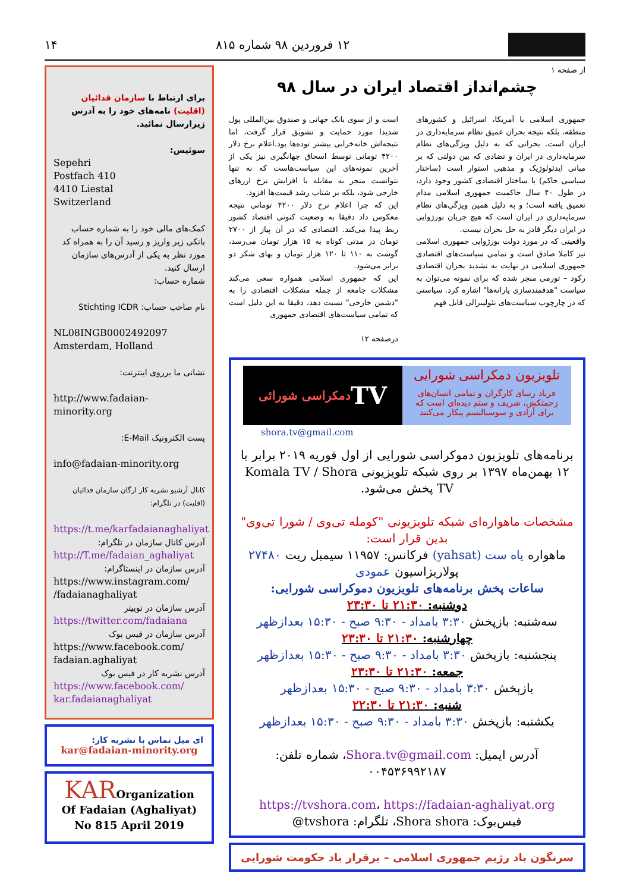۱۲ فروردین ۹۸ شماره ۸۱۵ ۱۴
از صفحه ۱
چشم‌انداز اقتصاد ایران در سال ۹۸
جمهوری اسلامی با آمریکا، اسرائیل و کشورهای منطقه، بلکه نتیجه بحران عمیق نظام سرمایه‌داری در ایران است. بحرانی که به دلیل ویژگی‌های نظام سرمایه‌داری در ایران و تضادی که بین دولتی که بر مبانی ایدئولوژیک و مذهبی استوار است (ساختار سیاسی حاکم) با ساختار اقتصادی کشور وجود دارد، در طول ۴۰ سال حاکمیت جمهوری اسلامی مدام تعمیق یافته است؛ و به دلیل همین ویژگی‌های نظام سرمایه‌داری در ایران است که هیچ جریان بورژوایی در ایران دیگر قادر به حل بحران نیست.
واقعیتی که در مورد دولت بورژوایی جمهوری اسلامی نیز کاملا صادق است و تمامی سیاست‌های اقتصادی جمهوری اسلامی در نهایت به تشدید بحران اقتصادی رکود – تورمی منجر شده که برای نمونه می‌توان به سیاست "هدفمندسازی یارانه‌ها" اشاره کرد. سیاستی که در چارچوب سیاست‌های نئولیبرالی قابل فهم
است و از سوی بانک جهانی و صندوق بین‌المللی پول شدیدا مورد حمایت و تشویق قرار گرفت، اما نتیجه‌اش خانه‌خرابی بیشتر توده‌ها بود.اعلام نرخ دلار ۴۲۰۰ تومانی توسط اسحاق جهانگیری نیز یکی از آخرین نمونه‌های این سیاست‌هاست که نه تنها نتوانست منجر به مقابله با افزایش نرخ ارزهای خارجی شود، بلکه بر شتاب رشد قیمت‌ها افزود.
این که چرا اعلام نرخ دلار ۴۲۰۰ تومانی نتیجه معکوس داد دقیقا به وضعیت کنونی اقتصاد کشور ربط پیدا می‌کند. اقتصادی که در آن پیاز از ۲۷۰۰ تومان در مدتی کوتاه به ۱۵ هزار تومان می‌رسد، گوشت به ۱۱۰ تا ۱۲۰ هزار تومان و بهای شکر دو برابر می‌شود.
این که جمهوری اسلامی همواره سعی می‌کند مشکلات جامعه از جمله مشکلات اقتصادی را به "دشمن خارجی" نسبت دهد، دقیقا به این دلیل است که تمامی سیاست‌های اقتصادی جمهوری
درصفحه ۱۲
تلویزیون دمکراسی شورایی
فریاد رسای کارگران و تمامی انسان‌های زحمتکش، شریف و ستم دیده‌ای است که برای آزادی و سوسیالیسم پیکار می‌کنند
TV دمکراسی شورائی
shora.tv@gmail.com
برنامه‌های تلویزیون دموکراسی شورایی از اول فوریه ۲۰۱۹ برابر با ۱۲ بهمن‌ماه ۱۳۹۷ بر روی شبکه تلویزیونی Komala TV / Shora TV پخش می‌شود.
مشخصات ماهواره‌ای شبکه تلویزیونی "کومله تی‌وی / شورا تی‌وی" بدین قرار است:
ماهواره یاه ست (yahsat) فرکانس: ۱۱۹۵۷ سیمبل ریت ۲۷۴۸۰
پولاریزاسیون عمودی
ساعات پخش برنامه‌های تلویزیون دموکراسی شورایی:
دوشنبه: ۲۱:۳۰ تا ۲۳:۳۰
سه‌شنبه: بازپخش ۳:۳۰ بامداد - ۹:۳۰ صبح - ۱۵:۳۰ بعدازظهر
چهارشنبه: ۲۱:۳۰ تا ۲۳:۳۰
پنجشنبه: بازپخش ۳:۳۰ بامداد - ۹:۳۰ صبح - ۱۵:۳۰ بعدازظهر
جمعه: ۲۱:۳۰ تا ۲۳:۳۰
بازپخش ۳:۳۰ بامداد - ۹:۳۰ صبح - ۱۵:۳۰ بعدازظهر
شنبه: ۲۱:۳۰ تا ۲۲:۳۰
یکشنبه: بازپخش ۳:۳۰ بامداد - ۹:۳۰ صبح - ۱۵:۳۰ بعدازظهر
آدرس ایمیل: Shora.tv@gmail.com، شماره تلفن: ۰۰۴۵۳۶۹۹۲۱۸۷
https://tvshora.com، https://fadaian-aghaliyat.org
فیس‌بوک: Shora shora، تلگرام: tvshora@
سرنگون باد رژیم جمهوری اسلامی – برقرار باد حکومت شورایی
برای ارتباط با سازمان فدائیان (اقلیت) نامه‌های خود را به آدرس زیرارسال نمائید.
سوئیس:
Sepehri
Postfach 410
4410 Liestal
Switzerland
کمک‌های مالی خود را به شماره حساب بانکی زیر واریز و رسید آن را به همراه کد مورد نظر به یکی از آدرس‌های سازمان ارسال کنید.
شماره حساب:
نام صاحب حساب: Stichting ICDR
NL08INGB0002492097
Amsterdam, Holland
نشانی ما برروی اینترنت:
http://www.fadaian-minority.org
پست الکترونیک E-Mail:
info@fadaian-minority.org
کانال آرشیو نشریه کار ارگان سازمان فدائیان (اقلیت) در تلگرام:
https://t.me/karfadaianaghaliyat
آدرس کانال سازمان در تلگرام:
http://T.me/fadaian_aghaliyat
آدرس سازمان در اینستاگرام:
https://www.instagram.com/ /fadaianaghaliyat
آدرس سازمان در توییتر
https://twitter.com/fadaiana
آدرس سازمان در فیس بوک
https://www.facebook.com/ fadaian.aghaliyat
آدرس نشریه کار در فیس بوک
https://www.facebook.com/ kar.fadaianaghaliyat
ای میل تماس با نشریه کار:
kar@fadaian-minority.org
KAROrganization
Of Fadaian (Aghaliyat)
No 815 April 2019